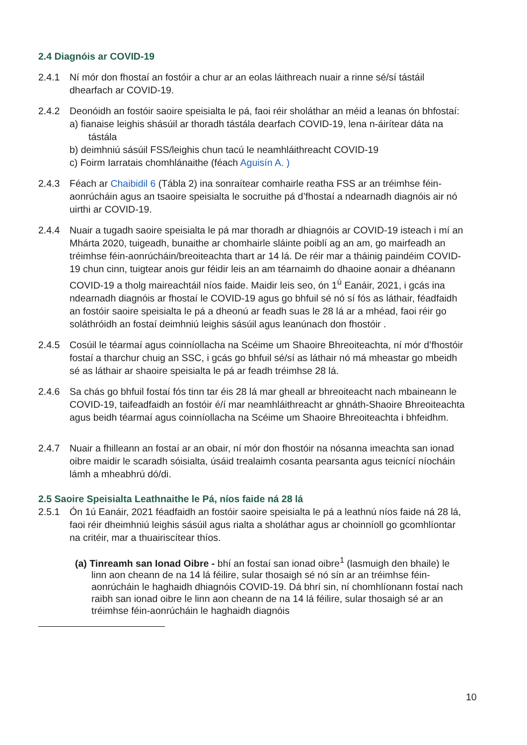2.4 Diagnóis ar COVID-19
2.4.1 Ní mór don fhostaí an fostóir a chur ar an eolas láithreach nuair a rinne sé/sí tástáil dhearfach ar COVID-19.
2.4.2 Deonóidh an fostóir saoire speisialta le pá, faoi réir sholáthar an méid a leanas ón bhfostaí:
a) fianaise leighis shásúil ar thoradh tástála dearfach COVID-19, lena n-áirítear dáta na tástála
b) deimhniú sásúil FSS/leighis chun tacú le neamhláithreacht COVID-19
c) Foirm Iarratais chomhlánaithe (féach Aguisín A. )
2.4.3 Féach ar Chaibidil 6 (Tábla 2) ina sonraítear comhairle reatha FSS ar an tréimhse féin-aonrúcháin agus an tsaoire speisialta le socruithe pá d’fhostaí a ndearnadh diagnóis air nó uirthi ar COVID-19.
2.4.4 Nuair a tugadh saoire speisialta le pá mar thoradh ar dhiagnóis ar COVID-19 isteach i mí an Mhárta 2020, tuigeadh, bunaithe ar chomhairle sláinte poiblí ag an am, go mairfeadh an tréimhse féin-aonrúcháin/breoiteachta thart ar 14 lá. De réir mar a tháinig paindéim COVID-19 chun cinn, tuigtear anois gur féidir leis an am téarnaimh do dhaoine aonair a dhéanann COVID-19 a tholg maireachtáil níos faide. Maidir leis seo, ón 1<sup>ú</sup> Eanáir, 2021, i gcás ina ndearnadh diagnóis ar fhostaí le COVID-19 agus go bhfuil sé nó sí fós as láthair, féadfaidh an fostóir saoire speisialta le pá a dheonú ar feadh suas le 28 lá ar a mhéad, faoi réir go soláthróidh an fostaí deimhniú leighis sásúil agus leanúnach don fhostóir .
2.4.5 Cosúil le téarmaí agus coinníollacha na Scéime um Shaoire Bhreoiteachta, ní mór d’fhostóir fostaí a tharchur chuig an SSC, i gcás go bhfuil sé/sí as láthair nó má mheastar go mbeidh sé as láthair ar shaoire speisialta le pá ar feadh tréimhse 28 lá.
2.4.6 Sa chás go bhfuil fostaí fós tinn tar éis 28 lá mar gheall ar bhreoiteacht nach mbaineann le COVID-19, taifeadfaidh an fostóir é/í mar neamhláithreacht ar ghnáth-Shaoire Bhreoiteachta agus beidh téarmaí agus coinníollacha na Scéime um Shaoire Bhreoiteachta i bhfeidhm.
2.4.7 Nuair a fhilleann an fostaí ar an obair, ní mór don fhostóir na nósanna imeachta san ionad oibre maidir le scaradh sóisialta, úsáid trealaimh cosanta pearsanta agus teicnící níocháin lámh a mheabhrú dó/di.
2.5 Saoire Speisialta Leathnaithe le Pá, níos faide ná 28 lá
2.5.1 Ón 1ú Eanáir, 2021 féadfaidh an fostóir saoire speisialta le pá a leathnú níos faide ná 28 lá, faoi réir dheimhniú leighis sásúil agus rialta a sholáthar agus ar choinníoll go gcomhlíontar na critéir, mar a thuairiscítear thíos.
(a) Tinreamh san Ionad Oibre - bhí an fostaí san ionad oibre<sup>1</sup> (lasmuigh den bhaile) le linn aon cheann de na 14 lá féilire, sular thosaigh sé nó sín ar an tréimhse féin-aonrúcháin le haghaidh dhiagnóis COVID-19. Dá bhrí sin, ní chomhlíonann fostaí nach raibh san ionad oibre le linn aon cheann de na 14 lá féilire, sular thosaigh sé ar an tréimhse féin-aonrúcháin le haghaidh diagnóis
10